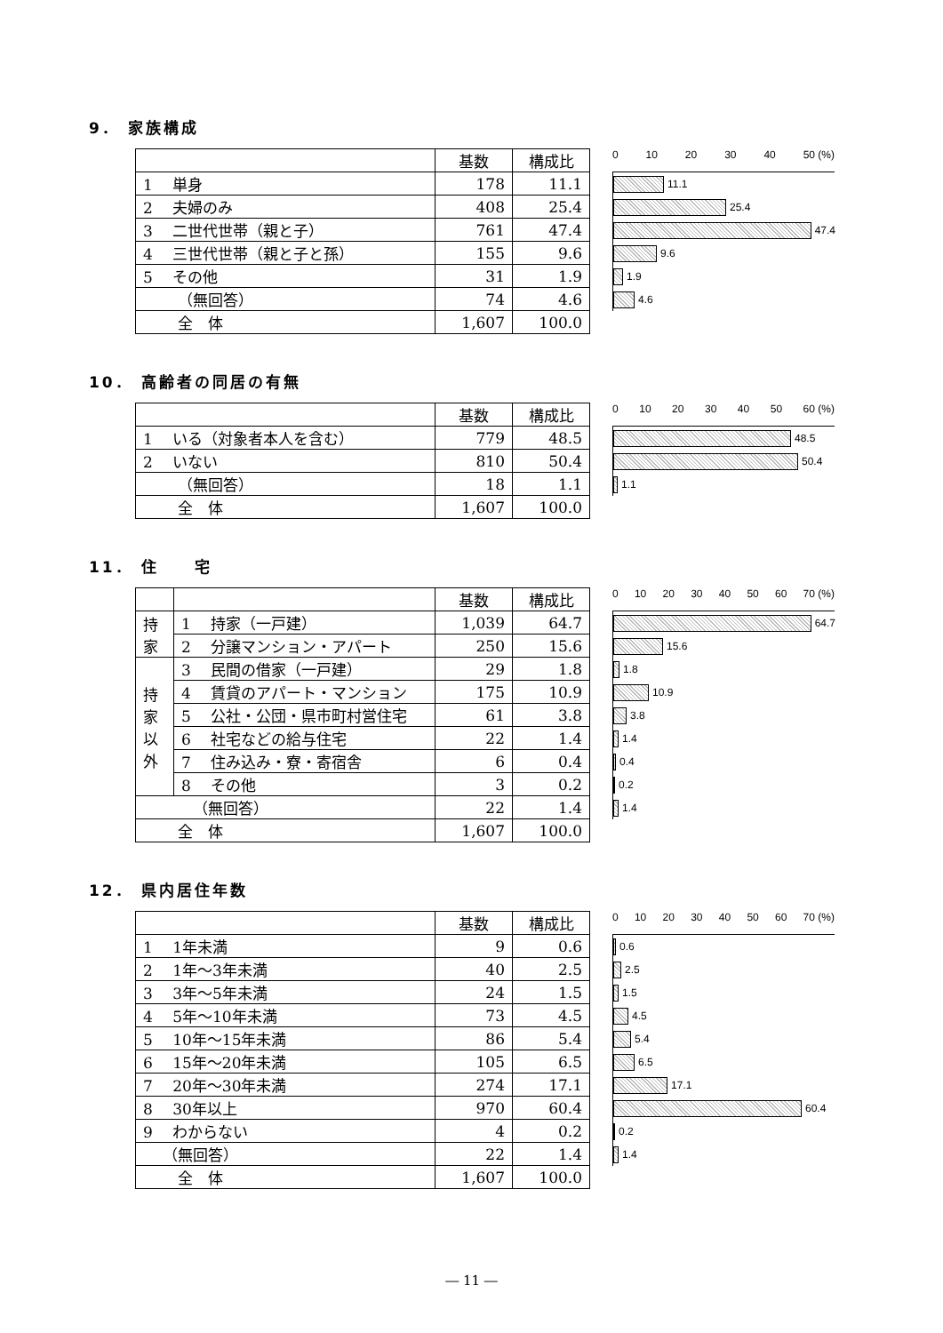9． 家族構成
| | 基数 | 構成比 |
| --- | --- | --- |
| 1 単身 | 178 | 11.1 |
| 2 夫婦のみ | 408 | 25.4 |
| 3 二世代世帯（親と子） | 761 | 47.4 |
| 4 三世代世帯（親と子と孫） | 155 | 9.6 |
| 5 その他 | 31 | 1.9 |
| （無回答） | 74 | 4.6 |
| 全 体 | 1,607 | 100.0 |
0 10 20 30 40 50 (%)
11.1
25.4
47.4
9.6
1.9
4.6
10． 高齢者の同居の有無
| | 基数 | 構成比 |
| --- | --- | --- |
| 1 いる（対象者本人を含む） | 779 | 48.5 |
| 2 いない | 810 | 50.4 |
| （無回答） | 18 | 1.1 |
| 全 体 | 1,607 | 100.0 |
0 10 20 30 40 50 60 (%)
48.5
50.4
1.1
11． 住　　宅
| | | 基数 | 構成比 |
| --- | --- | --- | --- |
| 持家 | 1 持家（一戸建） | 1,039 | 64.7 |
| | 2 分譲マンション・アパート | 250 | 15.6 |
| 持家以外 | 3 民間の借家（一戸建） | 29 | 1.8 |
| | 4 賃貸のアパート・マンション | 175 | 10.9 |
| | 5 公社・公団・県市町村営住宅 | 61 | 3.8 |
| | 6 社宅などの給与住宅 | 22 | 1.4 |
| | 7 住み込み・寮・寄宿舎 | 6 | 0.4 |
| | 8 その他 | 3 | 0.2 |
| （無回答） | | 22 | 1.4 |
| 全 体 | | 1,607 | 100.0 |
0 10 20 30 40 50 60 70 (%)
64.7
15.6
1.8
10.9
3.8
1.4
0.4
0.2
1.4
12． 県内居住年数
| | 基数 | 構成比 |
| --- | --- | --- |
| 1 1年未満 | 9 | 0.6 |
| 2 1年～3年未満 | 40 | 2.5 |
| 3 3年～5年未満 | 24 | 1.5 |
| 4 5年～10年未満 | 73 | 4.5 |
| 5 10年～15年未満 | 86 | 5.4 |
| 6 15年～20年未満 | 105 | 6.5 |
| 7 20年～30年未満 | 274 | 17.1 |
| 8 30年以上 | 970 | 60.4 |
| 9 わからない | 4 | 0.2 |
| （無回答） | 22 | 1.4 |
| 全 体 | 1,607 | 100.0 |
0 10 20 30 40 50 60 70 (%)
0.6
2.5
1.5
4.5
5.4
6.5
17.1
60.4
0.2
1.4
― 11 ―